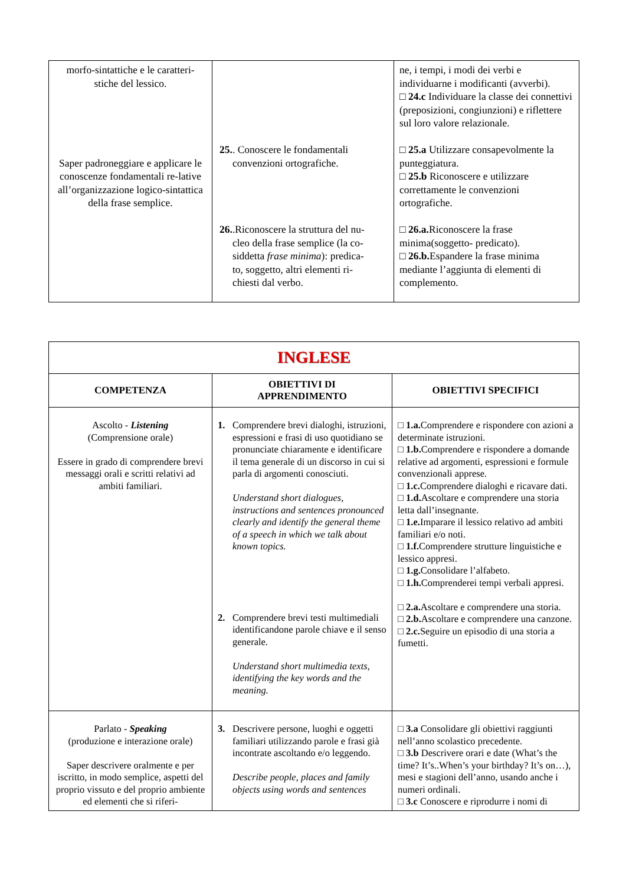| morfo-sintattiche e le caratteri- stiche del lessico. Saper padroneggiare e applicare le conoscenze fondamentali re-lative all’organizzazione logico-sintattica della frase semplice. | 25. . Conoscere le fondamentali convenzioni ortografiche. 26. .Riconoscere la struttura del nu- cleo della frase semplice (la co- siddetta frase minima ): predica- to, soggetto, altri elementi ri- chiesti dal verbo. | ne, i tempi, i modi dei verbi e individuarne i modificanti (avverbi). □ 24.c Individuare la classe dei connettivi (preposizioni, congiunzioni) e riflettere sul loro valore relazionale. □ 25.a Utilizzare consapevolmente la punteggiatura. □ 25.b Riconoscere e utilizzare correttamente le convenzioni ortografiche. □ 26.a. Riconoscere la frase minima(soggetto- predicato). □ 26.b. Espandere la frase minima mediante l’aggiunta di elementi di complemento. |
| INGLESE | | |
| COMPETENZA | OBIETTIVI DI APPRENDIMENTO | OBIETTIVI SPECIFICI |
| Ascolto - Listening (Comprensione orale) Essere in grado di comprendere brevi messaggi orali e scritti relativi ad ambiti familiari. | 1. Comprendere brevi dialoghi, istruzioni, espressioni e frasi di uso quotidiano se pronunciate chiaramente e identificare il tema generale di un discorso in cui si parla di argomenti conosciuti. Understand short dialogues, instructions and sentences pronounced clearly and identify the general theme of a speech in which we talk about known topics. 2. Comprendere brevi testi multimediali identificandone parole chiave e il senso generale. Understand short multimedia texts, identifying the key words and the meaning. | □ 1.a. Comprendere e rispondere con azioni a determinate istruzioni. □ 1.b. Comprendere e rispondere a domande relative ad argomenti, espressioni e formule convenzionali apprese. □ 1.c. Comprendere dialoghi e ricavare dati. □ 1.d. Ascoltare e comprendere una storia letta dall’insegnante. □ 1.e. Imparare il lessico relativo ad ambiti familiari e/o noti. □ 1.f. Comprendere strutture linguistiche e lessico appresi. □ 1.g. Consolidare l’alfabeto. □ 1.h. Comprenderei tempi verbali appresi. □ 2.a. Ascoltare e comprendere una storia. □ 2.b. Ascoltare e comprendere una canzone. □ 2.c. Seguire un episodio di una storia a fumetti. |
| Parlato - Speaking (produzione e interazione orale) Saper descrivere oralmente e per iscritto, in modo semplice, aspetti del proprio vissuto e del proprio ambiente ed elementi che si riferi- | 3. Descrivere persone, luoghi e oggetti familiari utilizzando parole e frasi già incontrate ascoltando e/o leggendo. Describe people, places and family objects using words and sentences | □ 3.a Consolidare gli obiettivi raggiunti nell’anno scolastico precedente. □ 3.b Descrivere orari e date (What’s the time? It’s..When’s your birthday? It’s on…), mesi e stagioni dell’anno, usando anche i numeri ordinali. □ 3.c Conoscere e riprodurre i nomi di |